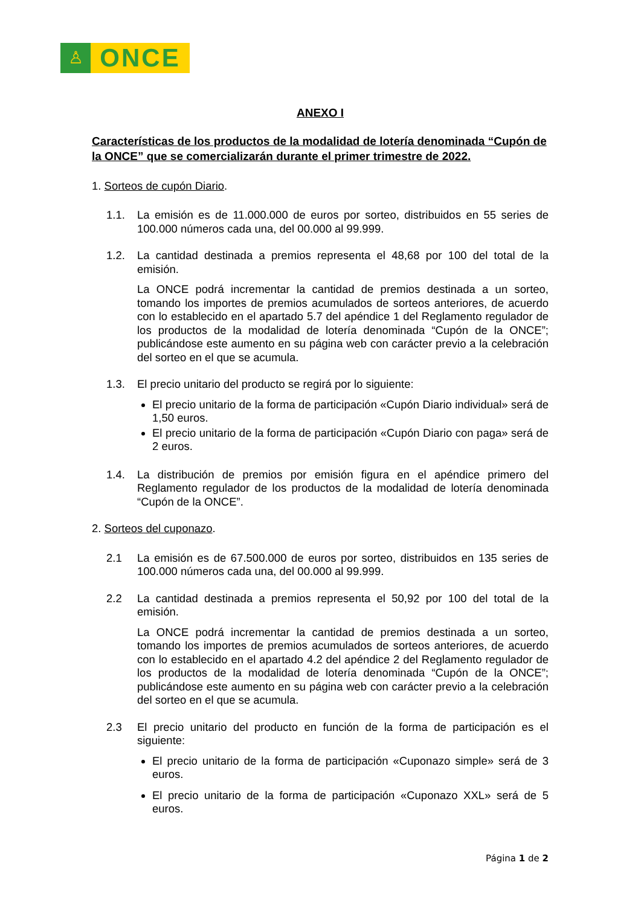♙
ONCE
ANEXO I
Características de los productos de la modalidad de lotería denominada “Cupón de la ONCE” que se comercializarán durante el primer trimestre de 2022.
1. Sorteos de cupón Diario.
1.1. La emisión es de 11.000.000 de euros por sorteo, distribuidos en 55 series de 100.000 números cada una, del 00.000 al 99.999.
1.2. La cantidad destinada a premios representa el 48,68 por 100 del total de la emisión.
La ONCE podrá incrementar la cantidad de premios destinada a un sorteo, tomando los importes de premios acumulados de sorteos anteriores, de acuerdo con lo establecido en el apartado 5.7 del apéndice 1 del Reglamento regulador de los productos de la modalidad de lotería denominada “Cupón de la ONCE”; publicándose este aumento en su página web con carácter previo a la celebración del sorteo en el que se acumula.
1.3. El precio unitario del producto se regirá por lo siguiente:
El precio unitario de la forma de participación «Cupón Diario individual» será de 1,50 euros.
El precio unitario de la forma de participación «Cupón Diario con paga» será de 2 euros.
1.4. La distribución de premios por emisión figura en el apéndice primero del Reglamento regulador de los productos de la modalidad de lotería denominada “Cupón de la ONCE”.
2. Sorteos del cuponazo.
2.1 La emisión es de 67.500.000 de euros por sorteo, distribuidos en 135 series de 100.000 números cada una, del 00.000 al 99.999.
2.2 La cantidad destinada a premios representa el 50,92 por 100 del total de la emisión.
La ONCE podrá incrementar la cantidad de premios destinada a un sorteo, tomando los importes de premios acumulados de sorteos anteriores, de acuerdo con lo establecido en el apartado 4.2 del apéndice 2 del Reglamento regulador de los productos de la modalidad de lotería denominada “Cupón de la ONCE”; publicándose este aumento en su página web con carácter previo a la celebración del sorteo en el que se acumula.
2.3 El precio unitario del producto en función de la forma de participación es el siguiente:
El precio unitario de la forma de participación «Cuponazo simple» será de 3 euros.
El precio unitario de la forma de participación «Cuponazo XXL» será de 5 euros.
Página 1 de 2